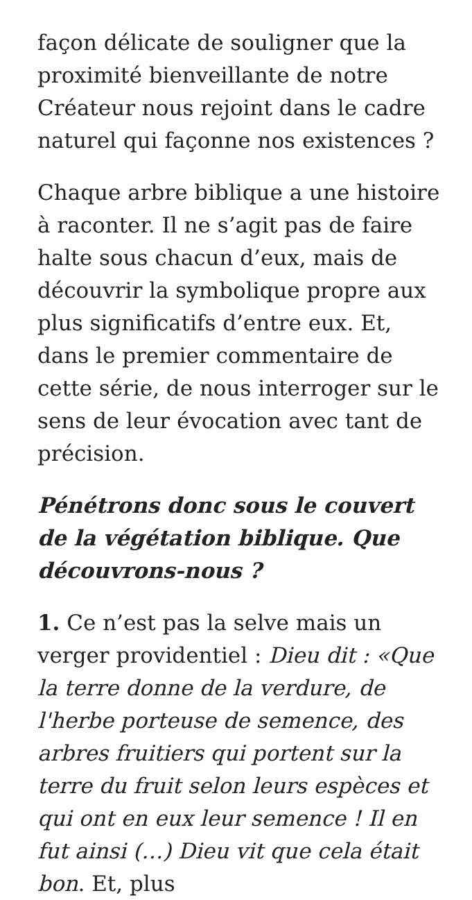façon délicate de souligner que la proximité bienveillante de notre Créateur nous rejoint dans le cadre naturel qui façonne nos existences ?
Chaque arbre biblique a une histoire à raconter. Il ne s’agit pas de faire halte sous chacun d’eux, mais de découvrir la symbolique propre aux plus significatifs d’entre eux. Et, dans le premier commentaire de cette série, de nous interroger sur le sens de leur évocation avec tant de précision.
Pénétrons donc sous le couvert de la végétation biblique. Que découvrons-nous ?
1. Ce n’est pas la selve mais un verger providentiel : Dieu dit : «Que la terre donne de la verdure, de l'herbe porteuse de semence, des arbres fruitiers qui portent sur la terre du fruit selon leurs espèces et qui ont en eux leur semence ! Il en fut ainsi (…) Dieu vit que cela était bon. Et, plus